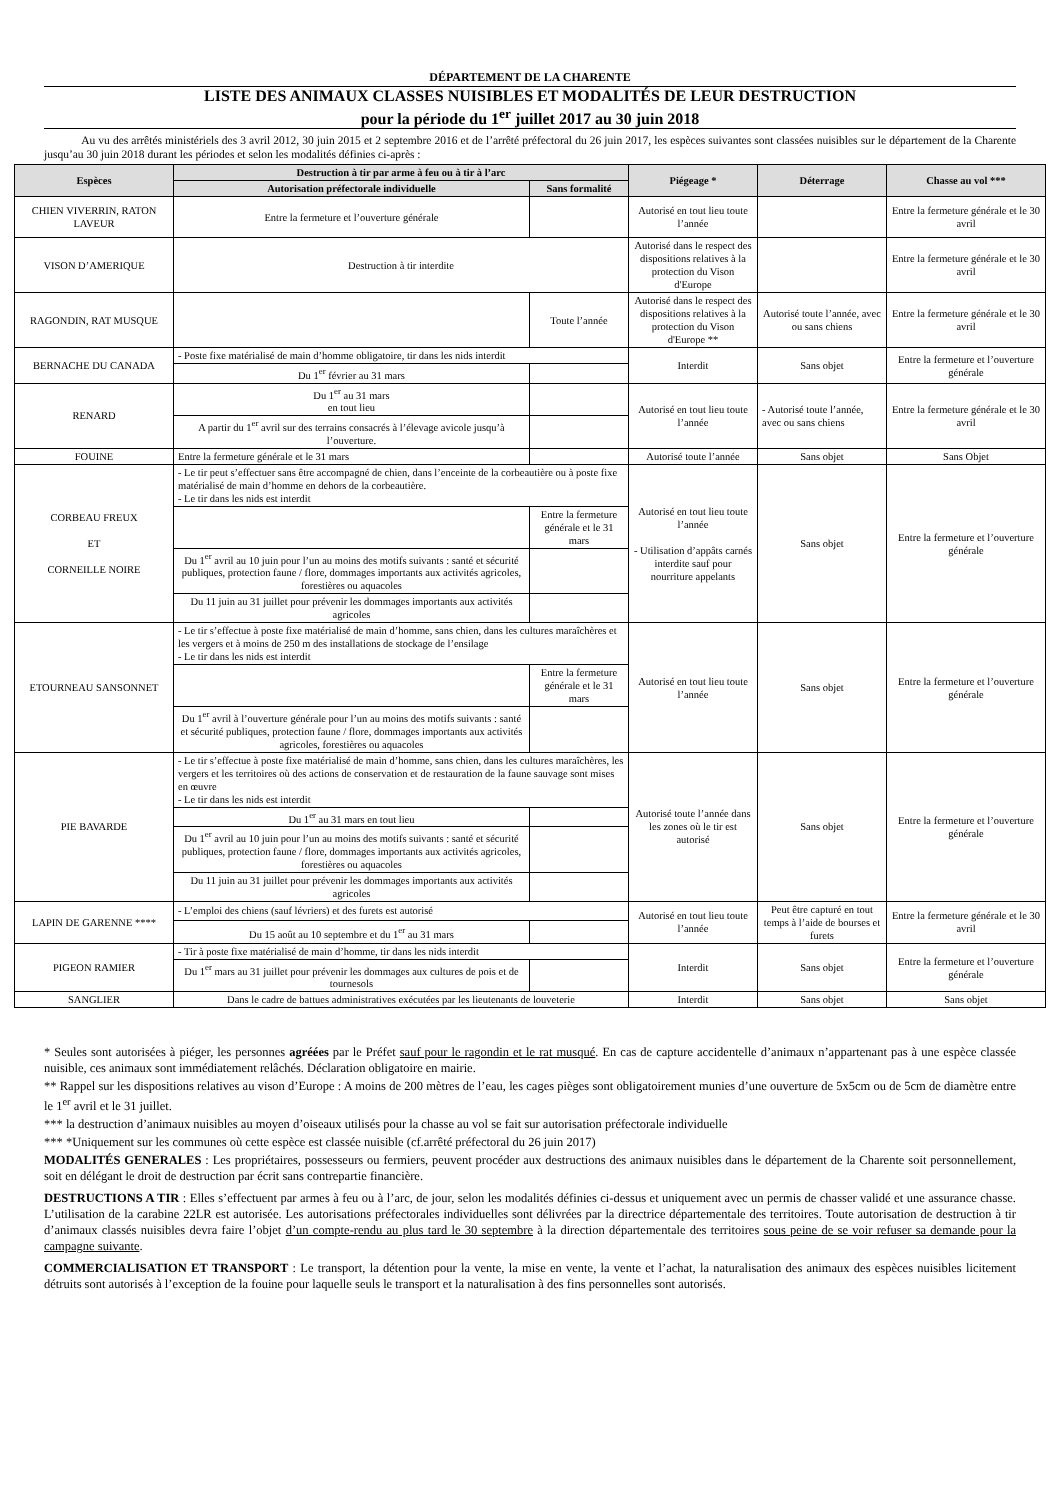DÉPARTEMENT DE LA CHARENTE
LISTE DES ANIMAUX CLASSES NUISIBLES ET MODALITÉS DE LEUR DESTRUCTION
pour la période du 1<sup>er</sup> juillet 2017 au 30 juin 2018
Au vu des arrêtés ministériels des 3 avril 2012, 30 juin 2015 et 2 septembre 2016 et de l’arrêté préfectoral du 26 juin 2017, les espèces suivantes sont classées nuisibles sur le département de la Charente jusqu’au 30 juin 2018 durant les périodes et selon les modalités définies ci-après :
| Espèces | Destruction à tir par arme à feu ou à tir à l’arc | | Piégeage * | Déterrage | Chasse au vol *** |
| --- | --- | --- | --- | --- | --- |
| | Autorisation préfectorale individuelle | Sans formalité | | | |
| CHIEN VIVERRIN, RATON LAVEUR | Entre la fermeture et l’ouverture générale | | Autorisé en tout lieu toute l’année | | Entre la fermeture générale et le 30 avril |
| VISON D’AMERIQUE | Destruction à tir interdite | | Autorisé dans le respect des dispositions relatives à la protection du Vison d'Europe | | Entre la fermeture générale et le 30 avril |
| RAGONDIN, RAT MUSQUE | | Toute l’année | Autorisé dans le respect des dispositions relatives à la protection du Vison d'Europe ** | Autorisé toute l’année, avec ou sans chiens | Entre la fermeture générale et le 30 avril |
| BERNACHE DU CANADA | - Poste fixe matérialisé de main d’homme obligatoire, tir dans les nids interdit | | Interdit | Sans objet | Entre la fermeture et l’ouverture générale |
| | Du 1<sup>er</sup> février au 31 mars | | | | |
| RENARD | Du 1<sup>er</sup> au 31 mars en tout lieu | | Autorisé en tout lieu toute l’année | - Autorisé toute l’année, avec ou sans chiens | Entre la fermeture générale et le 30 avril |
| | A partir du 1<sup>er</sup> avril sur des terrains consacrés à l’élevage avicole jusqu’à l’ouverture. | | | | |
| FOUINE | Entre la fermeture générale et le 31 mars | | Autorisé toute l’année | Sans objet | Sans Objet |
| CORBEAU FREUX ET CORNEILLE NOIRE | - Le tir peut s’effectuer sans être accompagné de chien, dans l’enceinte de la corbeautière ou à poste fixe matérialisé de main d’homme en dehors de la corbeautière. - Le tir dans les nids est interdit | | Autorisé en tout lieu toute l’année - Utilisation d’appâts carnés interdite sauf pour nourriture appelants | Sans objet | Entre la fermeture et l’ouverture générale |
| | | Entre la fermeture générale et le 31 mars | | | |
| | Du 1<sup>er</sup> avril au 10 juin pour l’un au moins des motifs suivants : santé et sécurité publiques, protection faune / flore, dommages importants aux activités agricoles, forestières ou aquacoles | | | | |
| | Du 11 juin au 31 juillet pour prévenir les dommages importants aux activités agricoles | | | | |
| ETOURNEAU SANSONNET | - Le tir s’effectue à poste fixe matérialisé de main d’homme, sans chien, dans les cultures maraîchères et les vergers et à moins de 250 m des installations de stockage de l’ensilage - Le tir dans les nids est interdit | | Autorisé en tout lieu toute l’année | Sans objet | Entre la fermeture et l’ouverture générale |
| | | Entre la fermeture générale et le 31 mars | | | |
| | Du 1<sup>er</sup> avril à l’ouverture générale pour l’un au moins des motifs suivants : santé et sécurité publiques, protection faune / flore, dommages importants aux activités agricoles, forestières ou aquacoles | | | | |
| PIE BAVARDE | - Le tir s’effectue à poste fixe matérialisé de main d’homme, sans chien, dans les cultures maraîchères, les vergers et les territoires où des actions de conservation et de restauration de la faune sauvage sont mises en œuvre - Le tir dans les nids est interdit | | Autorisé toute l’année dans les zones où le tir est autorisé | Sans objet | Entre la fermeture et l’ouverture générale |
| | Du 1<sup>er</sup> au 31 mars en tout lieu | | | | |
| | Du 1<sup>er</sup> avril au 10 juin pour l’un au moins des motifs suivants : santé et sécurité publiques, protection faune / flore, dommages importants aux activités agricoles, forestières ou aquacoles | | | | |
| | Du 11 juin au 31 juillet pour prévenir les dommages importants aux activités agricoles | | | | |
| LAPIN DE GARENNE **** | - L’emploi des chiens (sauf lévriers) et des furets est autorisé | | Autorisé en tout lieu toute l’année | Peut être capturé en tout temps à l’aide de bourses et furets | Entre la fermeture générale et le 30 avril |
| | Du 15 août au 10 septembre et du 1<sup>er</sup> au 31 mars | | | | |
| PIGEON RAMIER | - Tir à poste fixe matérialisé de main d’homme, tir dans les nids interdit | | Interdit | Sans objet | Entre la fermeture et l’ouverture générale |
| | Du 1<sup>er</sup> mars au 31 juillet pour prévenir les dommages aux cultures de pois et de tournesols | | | | |
| SANGLIER | Dans le cadre de battues administratives exécutées par les lieutenants de louveterie | | Interdit | Sans objet | Sans objet |
* Seules sont autorisées à piéger, les personnes agréées par le Préfet sauf pour le ragondin et le rat musqué. En cas de capture accidentelle d’animaux n’appartenant pas à une espèce classée nuisible, ces animaux sont immédiatement relâchés. Déclaration obligatoire en mairie.
** Rappel sur les dispositions relatives au vison d’Europe : A moins de 200 mètres de l’eau, les cages pièges sont obligatoirement munies d’une ouverture de 5x5cm ou de 5cm de diamètre entre le 1<sup>er</sup> avril et le 31 juillet.
*** la destruction d’animaux nuisibles au moyen d’oiseaux utilisés pour la chasse au vol se fait sur autorisation préfectorale individuelle
*** *Uniquement sur les communes où cette espèce est classée nuisible (cf.arrêté préfectoral du 26 juin 2017)
MODALITÉS GENERALES : Les propriétaires, possesseurs ou fermiers, peuvent procéder aux destructions des animaux nuisibles dans le département de la Charente soit personnellement, soit en délégant le droit de destruction par écrit sans contrepartie financière.
DESTRUCTIONS A TIR : Elles s’effectuent par armes à feu ou à l’arc, de jour, selon les modalités définies ci-dessus et uniquement avec un permis de chasser validé et une assurance chasse. L’utilisation de la carabine 22LR est autorisée. Les autorisations préfectorales individuelles sont délivrées par la directrice départementale des territoires. Toute autorisation de destruction à tir d’animaux classés nuisibles devra faire l’objet d’un compte-rendu au plus tard le 30 septembre à la direction départementale des territoires sous peine de se voir refuser sa demande pour la campagne suivante.
COMMERCIALISATION ET TRANSPORT : Le transport, la détention pour la vente, la mise en vente, la vente et l’achat, la naturalisation des animaux des espèces nuisibles licitement détruits sont autorisés à l’exception de la fouine pour laquelle seuls le transport et la naturalisation à des fins personnelles sont autorisés.